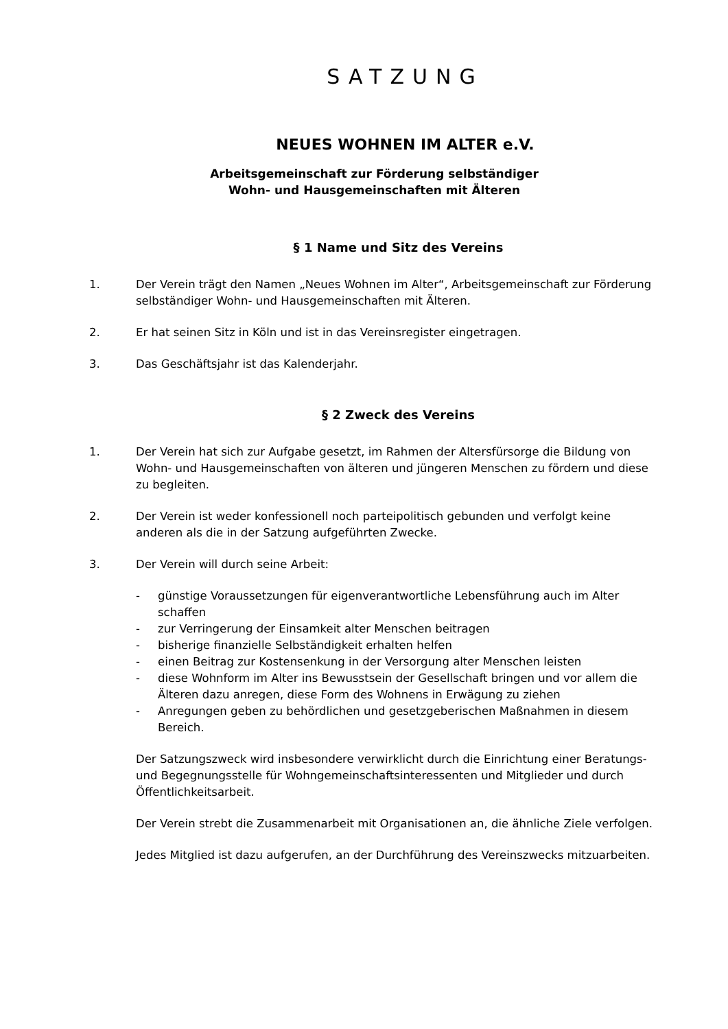SATZUNG
NEUES WOHNEN IM ALTER e.V.
Arbeitsgemeinschaft zur Förderung selbständiger
Wohn- und Hausgemeinschaften mit Älteren
§ 1 Name und Sitz des Vereins
1. Der Verein trägt den Namen „Neues Wohnen im Alter“, Arbeitsgemeinschaft zur Förderung selbständiger Wohn- und Hausgemeinschaften mit Älteren.
2. Er hat seinen Sitz in Köln und ist in das Vereinsregister eingetragen.
3. Das Geschäftsjahr ist das Kalenderjahr.
§ 2 Zweck des Vereins
1. Der Verein hat sich zur Aufgabe gesetzt, im Rahmen der Altersfürsorge die Bildung von Wohn- und Hausgemeinschaften von älteren und jüngeren Menschen zu fördern und diese zu begleiten.
2. Der Verein ist weder konfessionell noch parteipolitisch gebunden und verfolgt keine anderen als die in der Satzung aufgeführten Zwecke.
3. Der Verein will durch seine Arbeit:
- günstige Voraussetzungen für eigenverantwortliche Lebensführung auch im Alter schaffen
- zur Verringerung der Einsamkeit alter Menschen beitragen
- bisherige finanzielle Selbständigkeit erhalten helfen
- einen Beitrag zur Kostensenkung in der Versorgung alter Menschen leisten
- diese Wohnform im Alter ins Bewusstsein der Gesellschaft bringen und vor allem die Älteren dazu anregen, diese Form des Wohnens in Erwägung zu ziehen
- Anregungen geben zu behördlichen und gesetzgeberischen Maßnahmen in diesem Bereich.
Der Satzungszweck wird insbesondere verwirklicht durch die Einrichtung einer Beratungs- und Begegnungsstelle für Wohngemeinschaftsinteressenten und Mitglieder und durch Öffentlichkeitsarbeit.
Der Verein strebt die Zusammenarbeit mit Organisationen an, die ähnliche Ziele verfolgen.
Jedes Mitglied ist dazu aufgerufen, an der Durchführung des Vereinszwecks mitzuarbeiten.